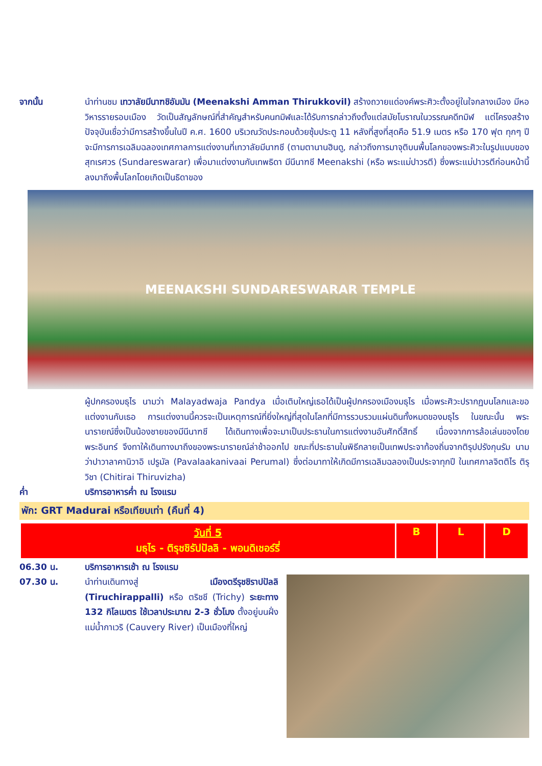จากนั้น นำท่านชม เทวาลัยมีนาฑชิอัมมัน (Meenakshi Amman Thirukkovil) สร้างถวายแด่องค์พระศิวะตั้งอยู่ในใจกลางเมือง มีหอวิหารรายรอบเมือง วัดเป็นสัญลักษณ์ที่สำคัญสำหรับคนทมิฬและได้รับการกล่าวถึงตั้งแต่สมัยโบราณในวรรณคดีทมิฬ แต่โครงสร้างปัจจุบันเชื่อว่ามีการสร้างขึ้นในปี ค.ศ. 1600 บริเวณวัดประกอบด้วยซุ้มประตู 11 หลังที่สูงที่สุดคือ 51.9 เมตร หรือ 170 ฟุต ทุกๆ ปีจะมีการการเฉลิมฉลองเทศกาลการแต่งงานที่เทวาลัยมีนาฑชี (ตามตานานฮินดู, กล่าวถึงการมาจุติบนพื้นโลกของพระศิวะในรูปแบบของ สุทเรศวร (Sundareswarar) เพื่อมาแต่งงานกับเทพธิดา มีนีนาฑชี Meenakshi (หรือ พระแม่ปาวรตี) ซึ่งพระแม่ปาวรตีก่อนหน้านี้ลงมาถึงพื้นโลกโดยเกิดเป็นธิดาของ
MEENAKSHI SUNDARESWARAR TEMPLE
ผู้ปกครองมธุไร นามว่า Malayadwaja Pandya เมื่อเติบใหญ่เธอได้เป็นผู้ปกครองเมืองมธุไร เมื่อพระศิวะปรากฏบนโลกและขอแต่งงานกับเธอ การแต่งงานนี้ควรจะเป็นเหตุการณ์ที่ยิ่งใหญ่ที่สุดในโลกที่มีการรวบรวมแผ่นดินทั้งหมดของมธุไร ในขณะนั้น พระนารายณ์ซึ่งเป็นน้องชายของมีนีนาฑชี ได้เดินทางเพื่อจะมาเป็นประธานในการแต่งงานอันศักดิ์สิทธิ์ เนื่องจากการล้อเล่นของโดยพระอินทร์ จึงทาให้เดินทางมาถึงของพระนารายณ์ล่าช้าออกไป ขณะที่ประธานในพิธีกลายเป็นเทพประจาท้องถิ่นจากติรุปปรังกุนรัม นามว่าปาวาลาคานิวาอิ เปรูมัล (Pavalaakanivaai Perumal) ซึ่งต่อมาทาให้เกิดมีการเฉลิมฉลองเป็นประจาทุกปี ในเทศกาลจิตติไร ติรุวิชา (Chitirai Thiruvizha)
ค่ำ บริการอาหารค่ำ ณ โรงแรม
พัก: GRT Madurai หรือเทียบเท่า (คืนที่ 4)
| วันที่ 5 มธุไร - ติรุชชิรัปปัลลิ - พอนดิเชอร์รี่ | B | L | D |
06.30 น. บริการอาหารเช้า ณ โรงแรม
07.30 น. นำท่านเดินทางสู่ เมืองตรีรุชชิราปปัลลิ (Tiruchirappalli) หรือ ตริชชี (Trichy) ระยะทาง 132 กิโลเมตร ใช้เวลาประมาณ 2-3 ชั่วโมง ตั้งอยู่บนฝั่งแม่น้ำกาเวริ (Cauvery River) เป็นเมืองที่ใหญ่